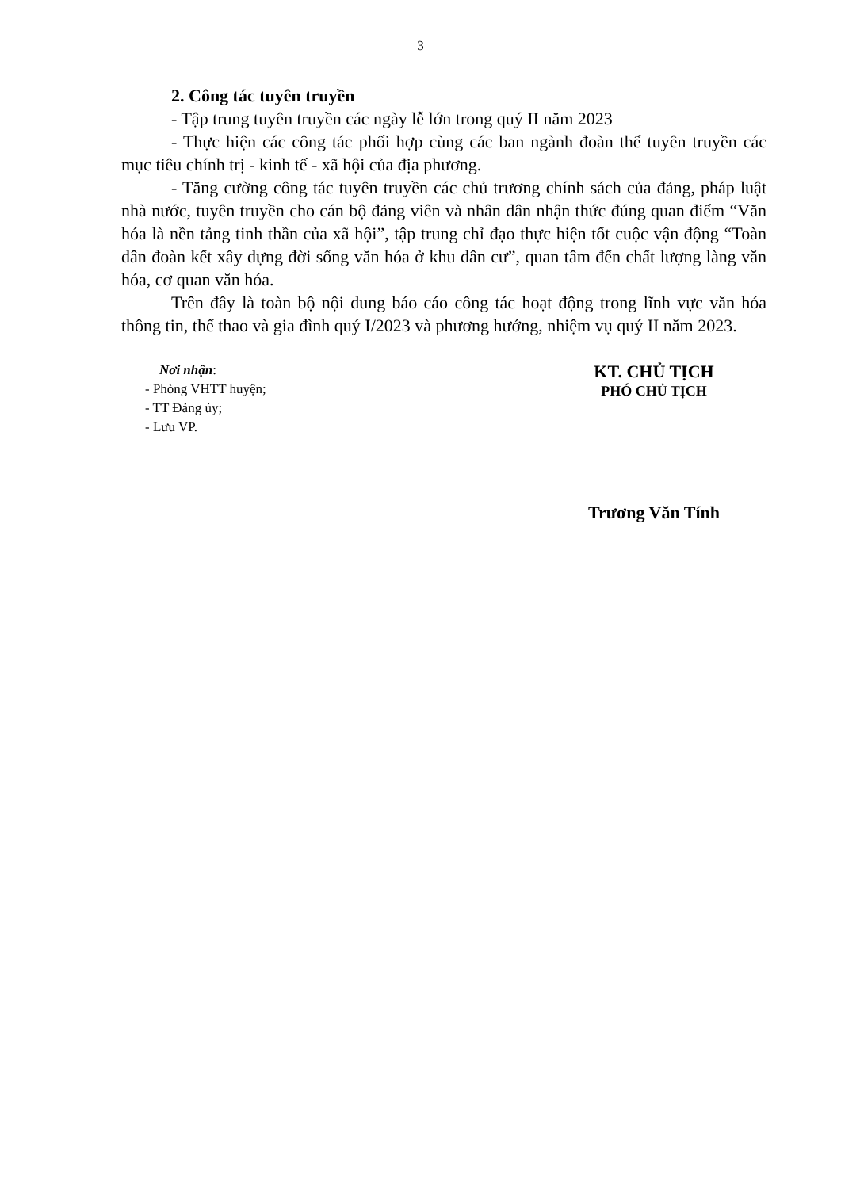3
2. Công tác tuyên truyền
- Tập trung tuyên truyền các ngày lễ lớn trong quý II năm 2023
- Thực hiện các công tác phối hợp cùng các ban ngành đoàn thể tuyên truyền các mục tiêu chính trị - kinh tế - xã hội của địa phương.
- Tăng cường công tác tuyên truyền các chủ trương chính sách của đảng, pháp luật nhà nước, tuyên truyền cho cán bộ đảng viên và nhân dân nhận thức đúng quan điểm “Văn hóa là nền tảng tinh thần của xã hội”, tập trung chỉ đạo thực hiện tốt cuộc vận động “Toàn dân đoàn kết xây dựng đời sống văn hóa ở khu dân cư”, quan tâm đến chất lượng làng văn hóa, cơ quan văn hóa.
Trên đây là toàn bộ nội dung báo cáo công tác hoạt động trong lĩnh vực văn hóa thông tin, thể thao và gia đình quý I/2023 và phương hướng, nhiệm vụ quý II năm 2023.
Nơi nhận:
- Phòng VHTT huyện;
- TT Đảng ủy;
- Lưu VP.
KT. CHỦ TỊCH
PHÓ CHỦ TỊCH
Trương Văn Tính